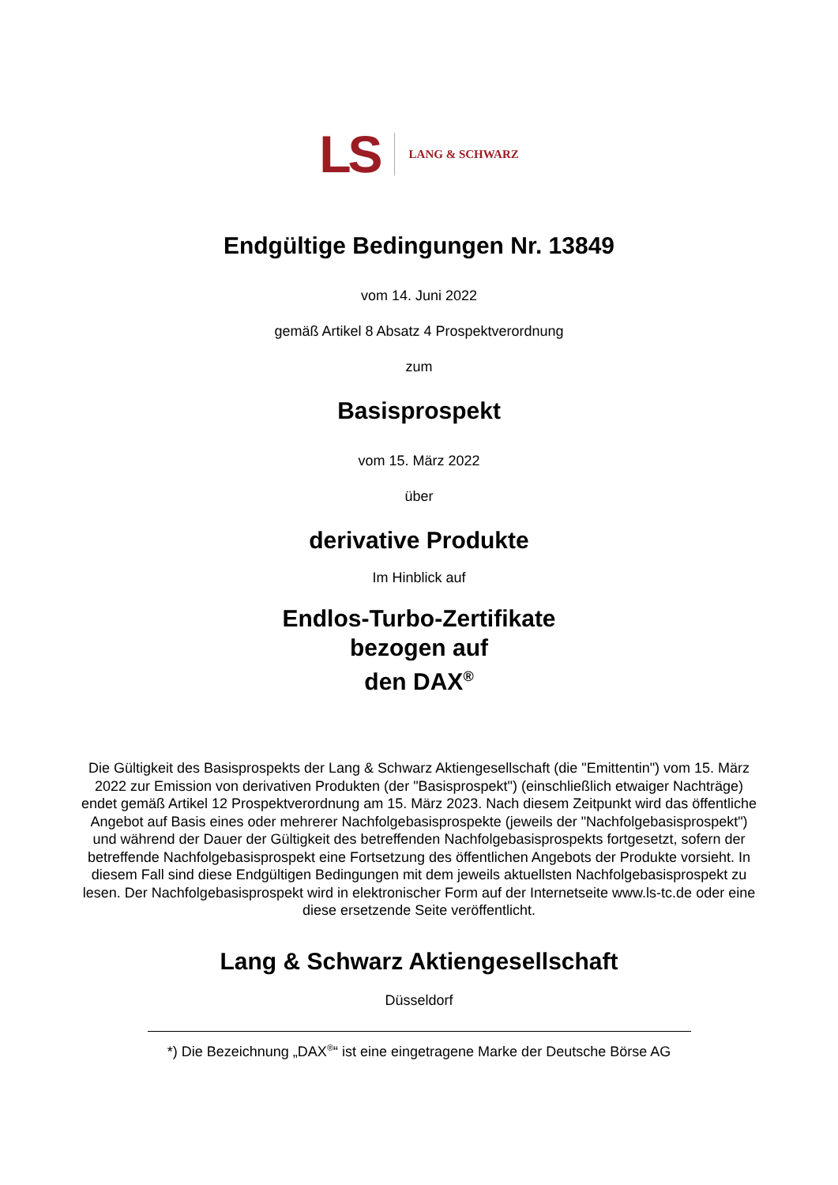LS LANG & SCHWARZ
Endgültige Bedingungen Nr. 13849
vom 14. Juni 2022
gemäß Artikel 8 Absatz 4 Prospektverordnung
zum
Basisprospekt
vom 15. März 2022
über
derivative Produkte
Im Hinblick auf
Endlos-Turbo-Zertifikate
bezogen auf
den DAX<sup>®</sup>
Die Gültigkeit des Basisprospekts der Lang & Schwarz Aktiengesellschaft (die "Emittentin") vom 15. März 2022 zur Emission von derivativen Produkten (der "Basisprospekt") (einschließlich etwaiger Nachträge) endet gemäß Artikel 12 Prospektverordnung am 15. März 2023. Nach diesem Zeitpunkt wird das öffentliche Angebot auf Basis eines oder mehrerer Nachfolgebasisprospekte (jeweils der "Nachfolgebasisprospekt") und während der Dauer der Gültigkeit des betreffenden Nachfolgebasisprospekts fortgesetzt, sofern der betreffende Nachfolgebasisprospekt eine Fortsetzung des öffentlichen Angebots der Produkte vorsieht. In diesem Fall sind diese Endgültigen Bedingungen mit dem jeweils aktuellsten Nachfolgebasisprospekt zu lesen. Der Nachfolgebasisprospekt wird in elektronischer Form auf der Internetseite www.ls-tc.de oder eine diese ersetzende Seite veröffentlicht.
Lang & Schwarz Aktiengesellschaft
Düsseldorf
*) Die Bezeichnung „DAX<sup>®</sup>“ ist eine eingetragene Marke der Deutsche Börse AG